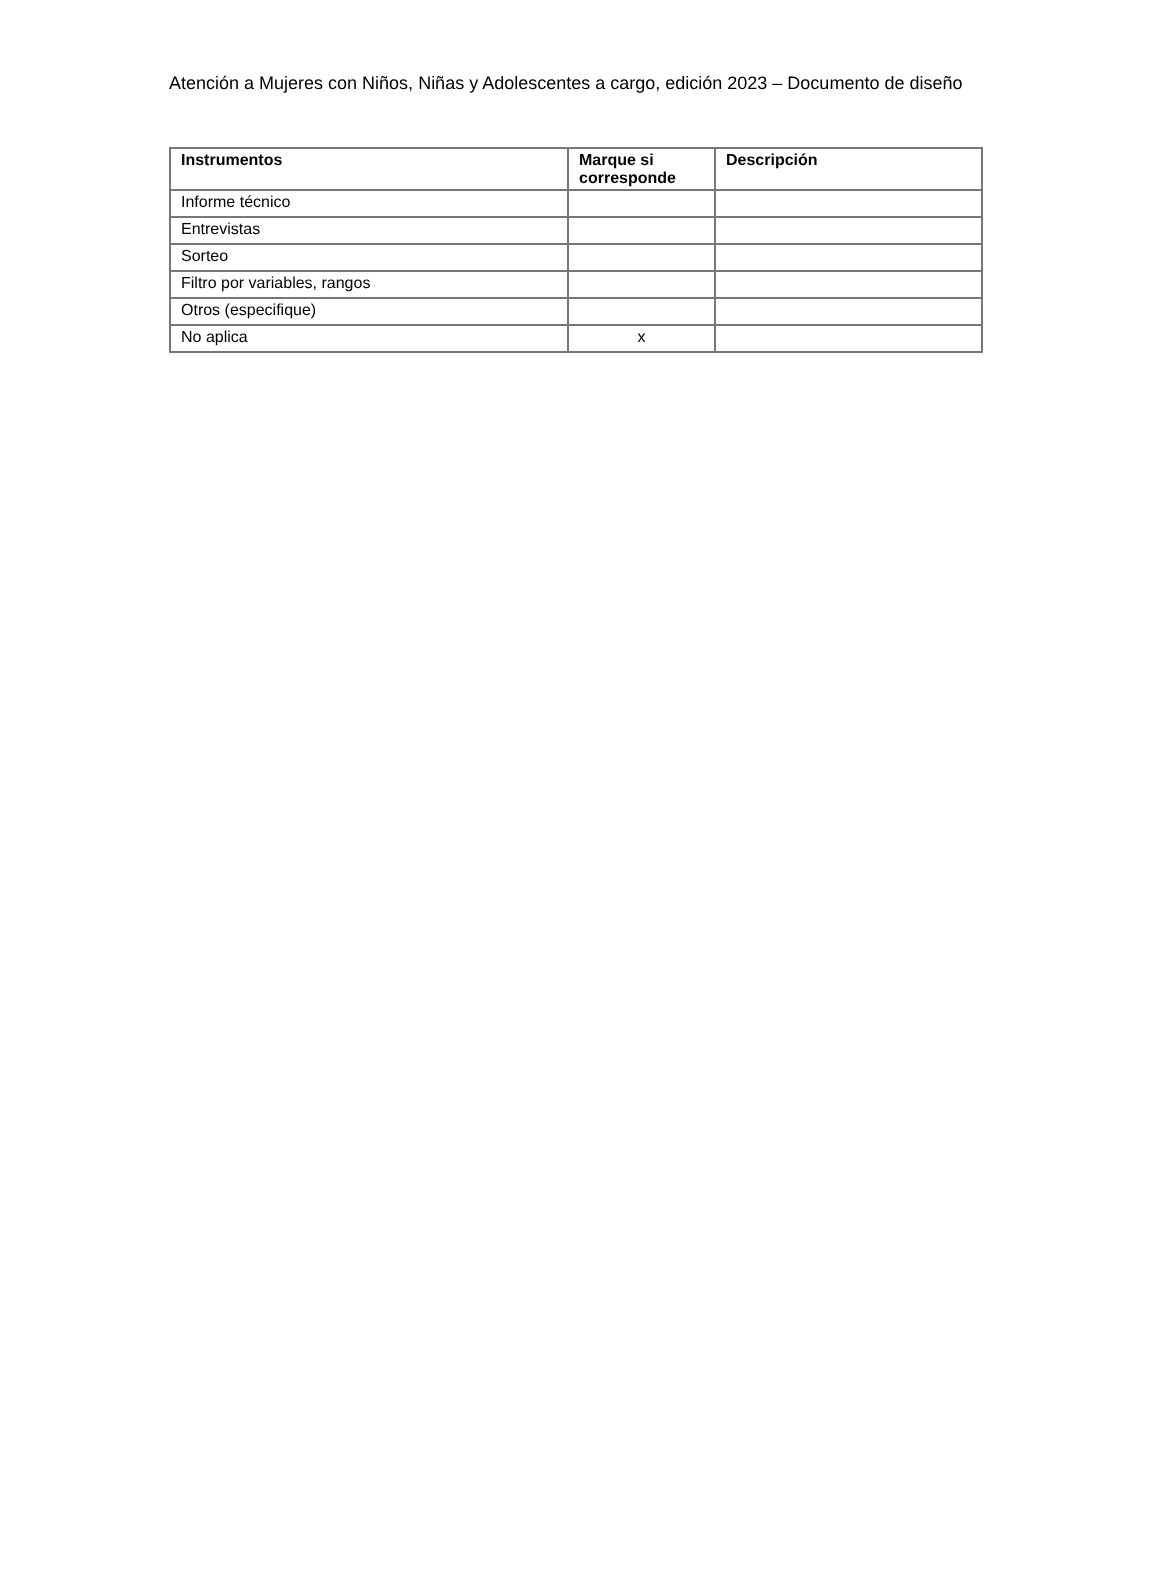Atención a Mujeres con Niños, Niñas y Adolescentes a cargo, edición 2023 – Documento de diseño
| Instrumentos | Marque si corresponde | Descripción |
| --- | --- | --- |
| Informe técnico | | |
| Entrevistas | | |
| Sorteo | | |
| Filtro por variables, rangos | | |
| Otros (especifique) | | |
| No aplica | x | |